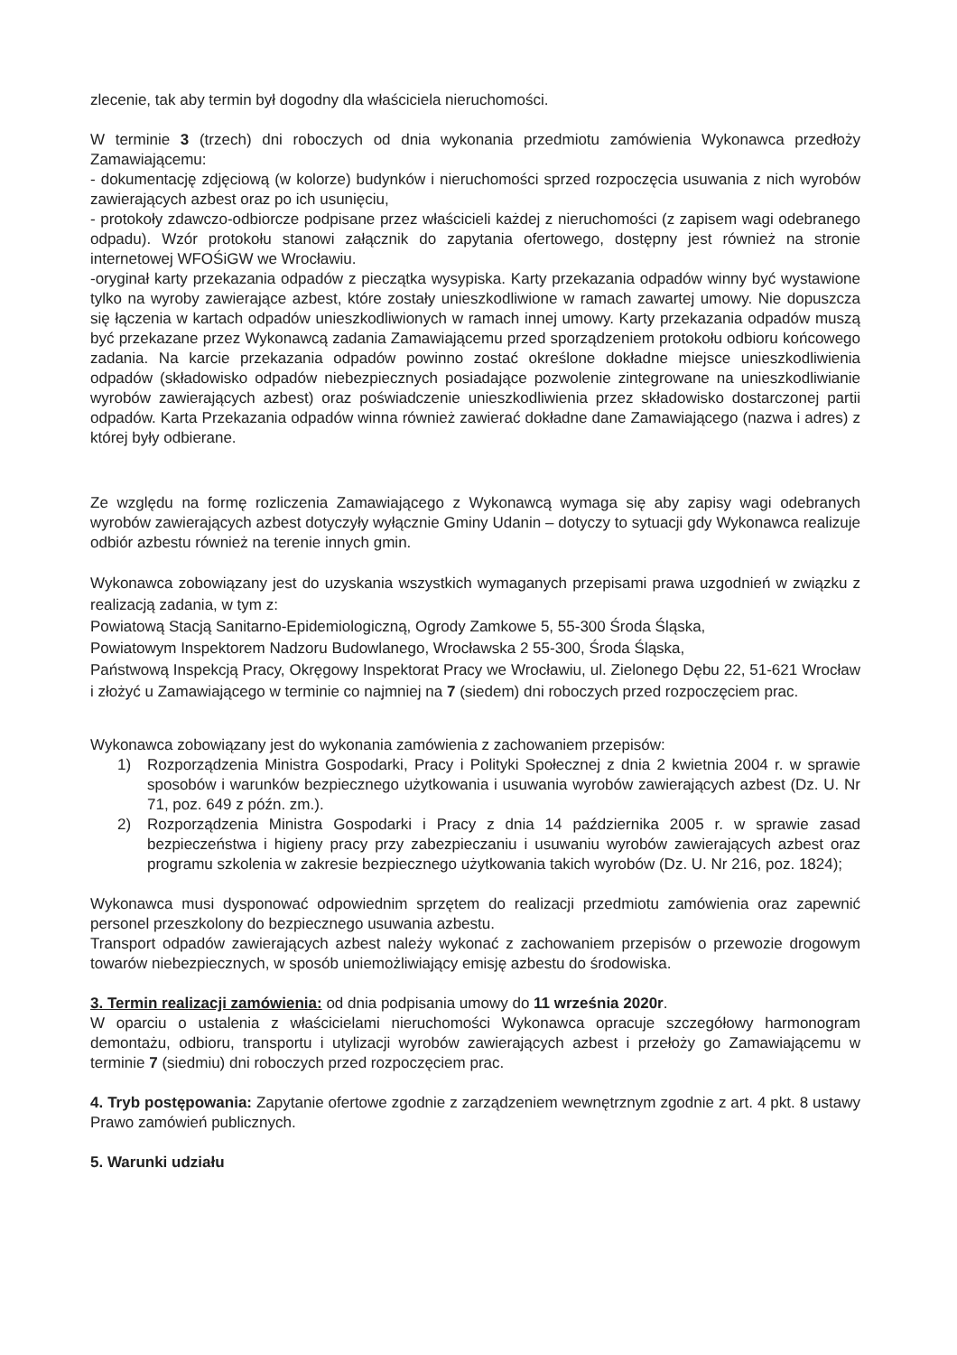zlecenie, tak aby termin był dogodny dla właściciela nieruchomości.
W terminie 3 (trzech) dni roboczych od dnia wykonania przedmiotu zamówienia Wykonawca przedłoży Zamawiającemu:
- dokumentację zdjęciową (w kolorze) budynków i nieruchomości sprzed rozpoczęcia usuwania z nich wyrobów zawierających azbest oraz po ich usunięciu,
- protokoły zdawczo-odbiorcze podpisane przez właścicieli każdej z nieruchomości (z zapisem wagi odebranego odpadu). Wzór protokołu stanowi załącznik do zapytania ofertowego, dostępny jest również na stronie internetowej WFOŚiGW we Wrocławiu.
-oryginał karty przekazania odpadów z pieczątka wysypiska. Karty przekazania odpadów winny być wystawione tylko na wyroby zawierające azbest, które zostały unieszkodliwione w ramach zawartej umowy. Nie dopuszcza się łączenia w kartach odpadów unieszkodliwionych w ramach innej umowy. Karty przekazania odpadów muszą być przekazane przez Wykonawcą zadania Zamawiającemu przed sporządzeniem protokołu odbioru końcowego zadania. Na karcie przekazania odpadów powinno zostać określone dokładne miejsce unieszkodliwienia odpadów (składowisko odpadów niebezpiecznych posiadające pozwolenie zintegrowane na unieszkodliwianie wyrobów zawierających azbest) oraz poświadczenie unieszkodliwienia przez składowisko dostarczonej partii odpadów. Karta Przekazania odpadów winna również zawierać dokładne dane Zamawiającego (nazwa i adres) z której były odbierane.
Ze względu na formę rozliczenia Zamawiającego z Wykonawcą wymaga się aby zapisy wagi odebranych wyrobów zawierających azbest dotyczyły wyłącznie Gminy Udanin – dotyczy to sytuacji gdy Wykonawca realizuje odbiór azbestu również na terenie innych gmin.
Wykonawca zobowiązany jest do uzyskania wszystkich wymaganych przepisami prawa uzgodnień w związku z realizacją zadania, w tym z:
Powiatową Stacją Sanitarno-Epidemiologiczną, Ogrody Zamkowe 5, 55-300 Środa Śląska,
Powiatowym Inspektorem Nadzoru Budowlanego, Wrocławska 2 55-300, Środa Śląska,
Państwową Inspekcją Pracy, Okręgowy Inspektorat Pracy we Wrocławiu, ul. Zielonego Dębu 22, 51-621 Wrocław i złożyć u Zamawiającego w terminie co najmniej na 7 (siedem) dni roboczych przed rozpoczęciem prac.
Wykonawca zobowiązany jest do wykonania zamówienia z zachowaniem przepisów:
1) Rozporządzenia Ministra Gospodarki, Pracy i Polityki Społecznej z dnia 2 kwietnia 2004 r. w sprawie sposobów i warunków bezpiecznego użytkowania i usuwania wyrobów zawierających azbest (Dz. U. Nr 71, poz. 649 z późn. zm.).
2) Rozporządzenia Ministra Gospodarki i Pracy z dnia 14 października 2005 r. w sprawie zasad bezpieczeństwa i higieny pracy przy zabezpieczaniu i usuwaniu wyrobów zawierających azbest oraz programu szkolenia w zakresie bezpiecznego użytkowania takich wyrobów (Dz. U. Nr 216, poz. 1824);
Wykonawca musi dysponować odpowiednim sprzętem do realizacji przedmiotu zamówienia oraz zapewnić personel przeszkolony do bezpiecznego usuwania azbestu.
Transport odpadów zawierających azbest należy wykonać z zachowaniem przepisów o przewozie drogowym towarów niebezpiecznych, w sposób uniemożliwiający emisję azbestu do środowiska.
3. Termin realizacji zamówienia: od dnia podpisania umowy do 11 września 2020r.
W oparciu o ustalenia z właścicielami nieruchomości Wykonawca opracuje szczegółowy harmonogram demontażu, odbioru, transportu i utylizacji wyrobów zawierających azbest i przełoży go Zamawiającemu w terminie 7 (siedmiu) dni roboczych przed rozpoczęciem prac.
4. Tryb postępowania: Zapytanie ofertowe zgodnie z zarządzeniem wewnętrznym zgodnie z art. 4 pkt. 8 ustawy Prawo zamówień publicznych.
5. Warunki udziału